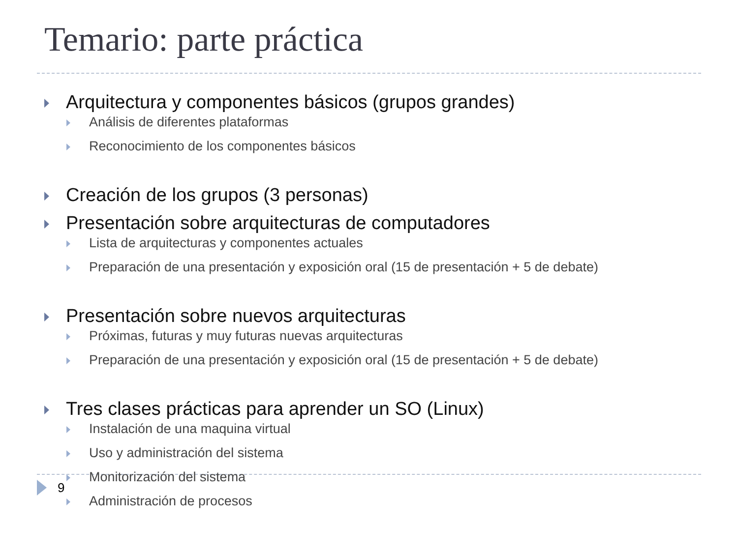Temario: parte práctica
Arquitectura y componentes básicos (grupos grandes)
Análisis de diferentes plataformas
Reconocimiento de los componentes básicos
Creación de los grupos (3 personas)
Presentación sobre arquitecturas de computadores
Lista de arquitecturas y componentes actuales
Preparación de una presentación y exposición oral (15 de presentación + 5 de debate)
Presentación sobre nuevos arquitecturas
Próximas, futuras y muy futuras nuevas arquitecturas
Preparación de una presentación y exposición oral (15 de presentación + 5 de debate)
Tres clases prácticas para aprender un SO (Linux)
Instalación de una maquina virtual
Uso y administración del sistema
Monitorización del sistema
Administración de procesos
9